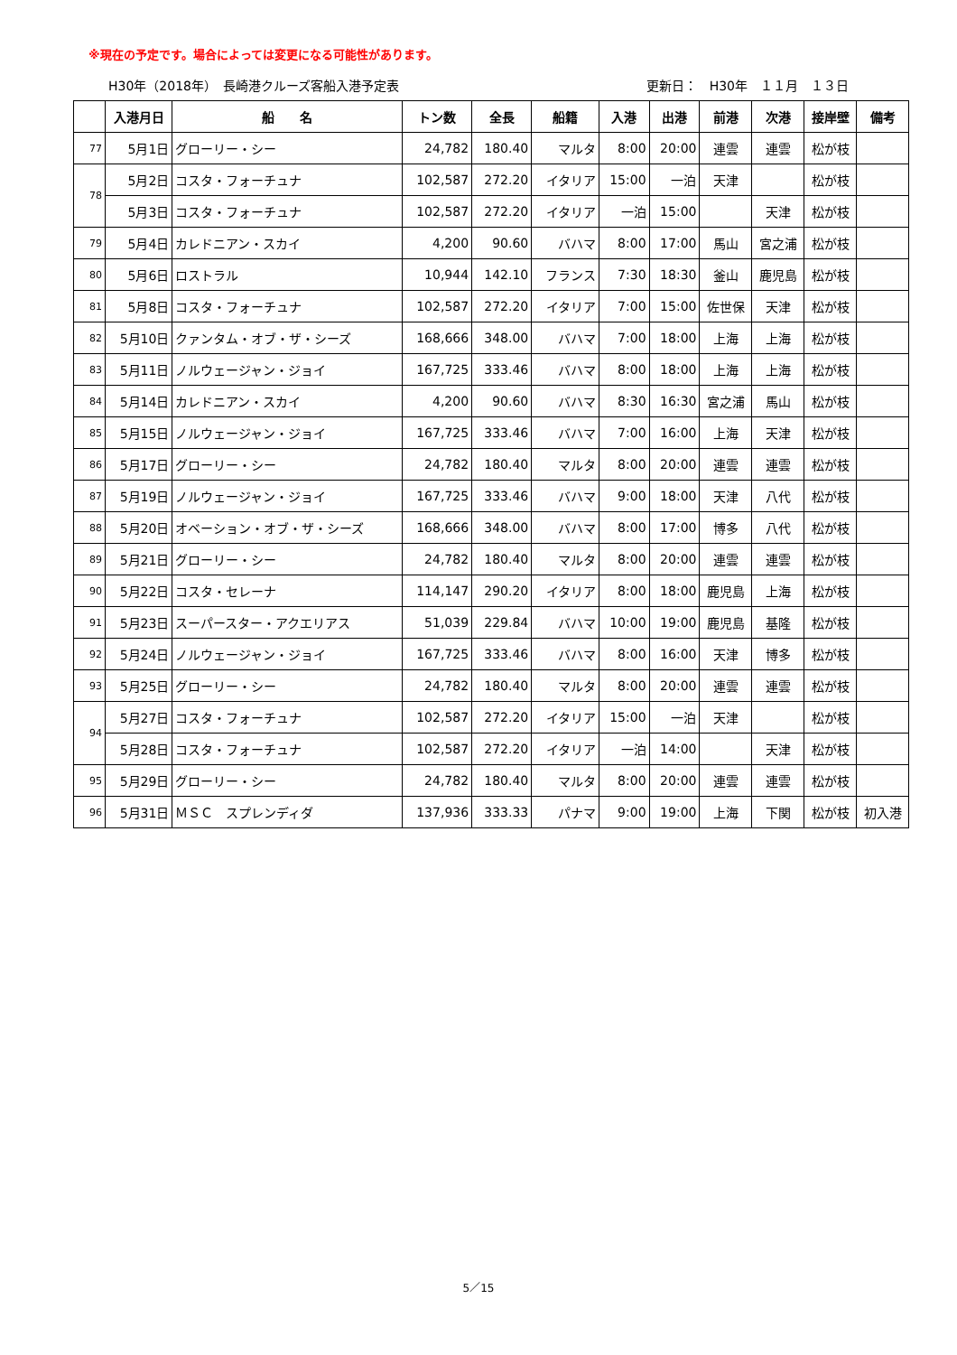※現在の予定です。場合によっては変更になる可能性があります。
H30年（2018年）　長崎港クルーズ客船入港予定表 更新日：　H30年　１１月　１３日
| | 入港月日 | 船 名 | トン数 | 全長 | 船籍 | 入港 | 出港 | 前港 | 次港 | 接岸壁 | 備考 |
| --- | --- | --- | --- | --- | --- | --- | --- | --- | --- | --- | --- |
| 77 | 5月1日 | グローリー・シー | 24,782 | 180.40 | マルタ | 8:00 | 20:00 | 連雲 | 連雲 | 松が枝 | |
| 78 | 5月2日 | コスタ・フォーチュナ | 102,587 | 272.20 | イタリア | 15:00 | 一泊 | 天津 | | 松が枝 | |
| | 5月3日 | コスタ・フォーチュナ | 102,587 | 272.20 | イタリア | 一泊 | 15:00 | | 天津 | 松が枝 | |
| 79 | 5月4日 | カレドニアン・スカイ | 4,200 | 90.60 | バハマ | 8:00 | 17:00 | 馬山 | 宮之浦 | 松が枝 | |
| 80 | 5月6日 | ロストラル | 10,944 | 142.10 | フランス | 7:30 | 18:30 | 釜山 | 鹿児島 | 松が枝 | |
| 81 | 5月8日 | コスタ・フォーチュナ | 102,587 | 272.20 | イタリア | 7:00 | 15:00 | 佐世保 | 天津 | 松が枝 | |
| 82 | 5月10日 | クァンタム・オブ・ザ・シーズ | 168,666 | 348.00 | バハマ | 7:00 | 18:00 | 上海 | 上海 | 松が枝 | |
| 83 | 5月11日 | ノルウェージャン・ジョイ | 167,725 | 333.46 | バハマ | 8:00 | 18:00 | 上海 | 上海 | 松が枝 | |
| 84 | 5月14日 | カレドニアン・スカイ | 4,200 | 90.60 | バハマ | 8:30 | 16:30 | 宮之浦 | 馬山 | 松が枝 | |
| 85 | 5月15日 | ノルウェージャン・ジョイ | 167,725 | 333.46 | バハマ | 7:00 | 16:00 | 上海 | 天津 | 松が枝 | |
| 86 | 5月17日 | グローリー・シー | 24,782 | 180.40 | マルタ | 8:00 | 20:00 | 連雲 | 連雲 | 松が枝 | |
| 87 | 5月19日 | ノルウェージャン・ジョイ | 167,725 | 333.46 | バハマ | 9:00 | 18:00 | 天津 | 八代 | 松が枝 | |
| 88 | 5月20日 | オベーション・オブ・ザ・シーズ | 168,666 | 348.00 | バハマ | 8:00 | 17:00 | 博多 | 八代 | 松が枝 | |
| 89 | 5月21日 | グローリー・シー | 24,782 | 180.40 | マルタ | 8:00 | 20:00 | 連雲 | 連雲 | 松が枝 | |
| 90 | 5月22日 | コスタ・セレーナ | 114,147 | 290.20 | イタリア | 8:00 | 18:00 | 鹿児島 | 上海 | 松が枝 | |
| 91 | 5月23日 | スーパースター・アクエリアス | 51,039 | 229.84 | バハマ | 10:00 | 19:00 | 鹿児島 | 基隆 | 松が枝 | |
| 92 | 5月24日 | ノルウェージャン・ジョイ | 167,725 | 333.46 | バハマ | 8:00 | 16:00 | 天津 | 博多 | 松が枝 | |
| 93 | 5月25日 | グローリー・シー | 24,782 | 180.40 | マルタ | 8:00 | 20:00 | 連雲 | 連雲 | 松が枝 | |
| 94 | 5月27日 | コスタ・フォーチュナ | 102,587 | 272.20 | イタリア | 15:00 | 一泊 | 天津 | | 松が枝 | |
| | 5月28日 | コスタ・フォーチュナ | 102,587 | 272.20 | イタリア | 一泊 | 14:00 | | 天津 | 松が枝 | |
| 95 | 5月29日 | グローリー・シー | 24,782 | 180.40 | マルタ | 8:00 | 20:00 | 連雲 | 連雲 | 松が枝 | |
| 96 | 5月31日 | ＭＳＣ スプレンディダ | 137,936 | 333.33 | パナマ | 9:00 | 19:00 | 上海 | 下関 | 松が枝 | 初入港 |
5／15